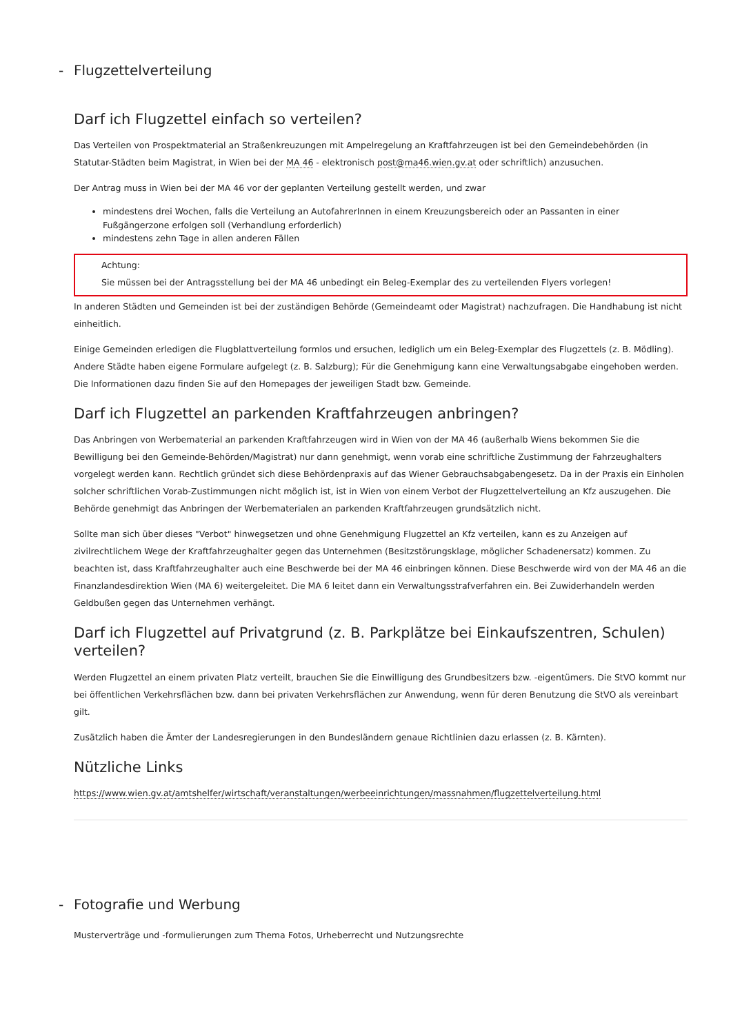- Flugzettelverteilung
Darf ich Flugzettel einfach so verteilen?
Das Verteilen von Prospektmaterial an Straßenkreuzungen mit Ampelregelung an Kraftfahrzeugen ist bei den Gemeindebehörden (in Statutar-Städten beim Magistrat, in Wien bei der MA 46 - elektronisch post@ma46.wien.gv.at oder schriftlich) anzusuchen.
Der Antrag muss in Wien bei der MA 46 vor der geplanten Verteilung gestellt werden, und zwar
mindestens drei Wochen, falls die Verteilung an AutofahrerInnen in einem Kreuzungsbereich oder an Passanten in einer Fußgängerzone erfolgen soll (Verhandlung erforderlich)
mindestens zehn Tage in allen anderen Fällen
Achtung:
Sie müssen bei der Antragsstellung bei der MA 46 unbedingt ein Beleg-Exemplar des zu verteilenden Flyers vorlegen!
In anderen Städten und Gemeinden ist bei der zuständigen Behörde (Gemeindeamt oder Magistrat) nachzufragen. Die Handhabung ist nicht einheitlich.
Einige Gemeinden erledigen die Flugblattverteilung formlos und ersuchen, lediglich um ein Beleg-Exemplar des Flugzettels (z. B. Mödling). Andere Städte haben eigene Formulare aufgelegt (z. B. Salzburg); Für die Genehmigung kann eine Verwaltungsabgabe eingehoben werden. Die Informationen dazu finden Sie auf den Homepages der jeweiligen Stadt bzw. Gemeinde.
Darf ich Flugzettel an parkenden Kraftfahrzeugen anbringen?
Das Anbringen von Werbematerial an parkenden Kraftfahrzeugen wird in Wien von der MA 46 (außerhalb Wiens bekommen Sie die Bewilligung bei den Gemeinde-Behörden/Magistrat) nur dann genehmigt, wenn vorab eine schriftliche Zustimmung der Fahrzeughalters vorgelegt werden kann. Rechtlich gründet sich diese Behördenpraxis auf das Wiener Gebrauchsabgabengesetz. Da in der Praxis ein Einholen solcher schriftlichen Vorab-Zustimmungen nicht möglich ist, ist in Wien von einem Verbot der Flugzettelverteilung an Kfz auszugehen. Die Behörde genehmigt das Anbringen der Werbematerialen an parkenden Kraftfahrzeugen grundsätzlich nicht.
Sollte man sich über dieses "Verbot" hinwegsetzen und ohne Genehmigung Flugzettel an Kfz verteilen, kann es zu Anzeigen auf zivilrechtlichem Wege der Kraftfahrzeughalter gegen das Unternehmen (Besitzstörungsklage, möglicher Schadenersatz) kommen. Zu beachten ist, dass Kraftfahrzeughalter auch eine Beschwerde bei der MA 46 einbringen können. Diese Beschwerde wird von der MA 46 an die Finanzlandesdirektion Wien (MA 6) weitergeleitet. Die MA 6 leitet dann ein Verwaltungsstrafverfahren ein. Bei Zuwiderhandeln werden Geldbußen gegen das Unternehmen verhängt.
Darf ich Flugzettel auf Privatgrund (z. B. Parkplätze bei Einkaufszentren, Schulen) verteilen?
Werden Flugzettel an einem privaten Platz verteilt, brauchen Sie die Einwilligung des Grundbesitzers bzw. -eigentümers. Die StVO kommt nur bei öffentlichen Verkehrsflächen bzw. dann bei privaten Verkehrsflächen zur Anwendung, wenn für deren Benutzung die StVO als vereinbart gilt.
Zusätzlich haben die Ämter der Landesregierungen in den Bundesländern genaue Richtlinien dazu erlassen (z. B. Kärnten).
Nützliche Links
https://www.wien.gv.at/amtshelfer/wirtschaft/veranstaltungen/werbeeinrichtungen/massnahmen/flugzettelverteilung.html
- Fotografie und Werbung
Musterverträge und -formulierungen zum Thema Fotos, Urheberrecht und Nutzungsrechte